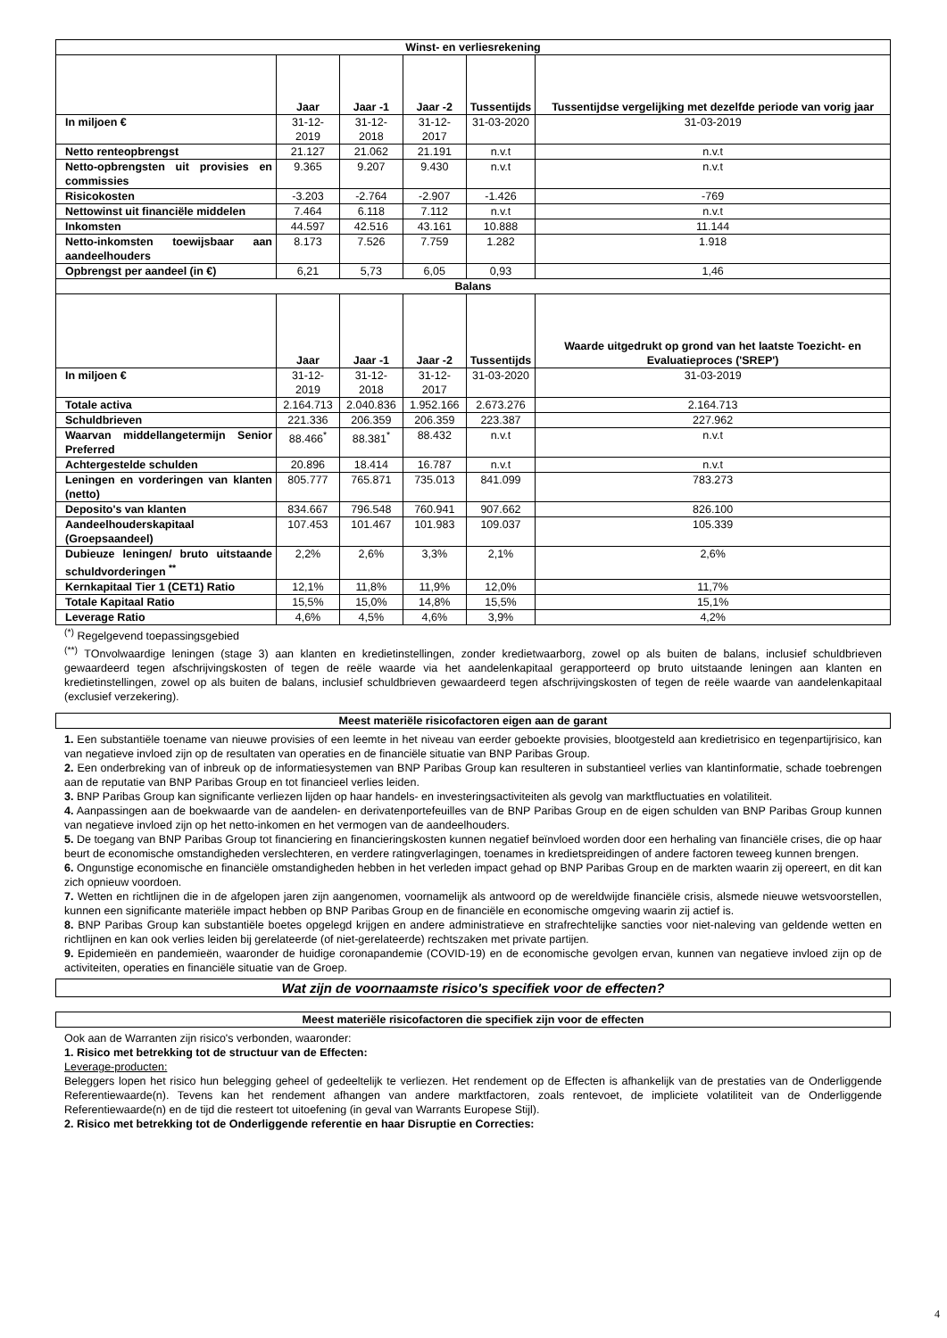| Winst- en verliesrekening | | | | | |
| | Jaar | Jaar -1 | Jaar -2 | Tussentijds | Tussentijdse vergelijking met dezelfde periode van vorig jaar |
| In miljoen € | 31-12-2019 | 31-12-2018 | 31-12-2017 | 31-03-2020 | 31-03-2019 |
| Netto renteopbrengst | 21.127 | 21.062 | 21.191 | n.v.t | n.v.t |
| Netto-opbrengsten uit provisies en commissies | 9.365 | 9.207 | 9.430 | n.v.t | n.v.t |
| Risicokosten | -3.203 | -2.764 | -2.907 | -1.426 | -769 |
| Nettowinst uit financiële middelen | 7.464 | 6.118 | 7.112 | n.v.t | n.v.t |
| Inkomsten | 44.597 | 42.516 | 43.161 | 10.888 | 11.144 |
| Netto-inkomsten toewijsbaar aan aandeelhouders | 8.173 | 7.526 | 7.759 | 1.282 | 1.918 |
| Opbrengst per aandeel (in €) | 6,21 | 5,73 | 6,05 | 0,93 | 1,46 |
| Balans | | | | | |
| | Jaar | Jaar -1 | Jaar -2 | Tussentijds | Waarde uitgedrukt op grond van het laatste Toezicht- en Evaluatieproces ('SREP') |
| In miljoen € | 31-12-2019 | 31-12-2018 | 31-12-2017 | 31-03-2020 | 31-03-2019 |
| Totale activa | 2.164.713 | 2.040.836 | 1.952.166 | 2.673.276 | 2.164.713 |
| Schuldbrieven | 221.336 | 206.359 | 206.359 | 223.387 | 227.962 |
| Waarvan middellangetermijn Senior Preferred | 88.466<sup>*</sup> | 88.381<sup>*</sup> | 88.432 | n.v.t | n.v.t |
| Achtergestelde schulden | 20.896 | 18.414 | 16.787 | n.v.t | n.v.t |
| Leningen en vorderingen van klanten (netto) | 805.777 | 765.871 | 735.013 | 841.099 | 783.273 |
| Deposito's van klanten | 834.667 | 796.548 | 760.941 | 907.662 | 826.100 |
| Aandeelhouderskapitaal (Groepsaandeel) | 107.453 | 101.467 | 101.983 | 109.037 | 105.339 |
| Dubieuze leningen/ bruto uitstaande schuldvorderingen <sup>**</sup> | 2,2% | 2,6% | 3,3% | 2,1% | 2,6% |
| Kernkapitaal Tier 1 (CET1) Ratio | 12,1% | 11,8% | 11,9% | 12,0% | 11,7% |
| Totale Kapitaal Ratio | 15,5% | 15,0% | 14,8% | 15,5% | 15,1% |
| Leverage Ratio | 4,6% | 4,5% | 4,6% | 3,9% | 4,2% |
<sup>(*)</sup> Regelgevend toepassingsgebied
<sup>(**)</sup> TOnvolwaardige leningen (stage 3) aan klanten en kredietinstellingen, zonder kredietwaarborg, zowel op als buiten de balans, inclusief schuldbrieven gewaardeerd tegen afschrijvingskosten of tegen de reële waarde via het aandelenkapitaal gerapporteerd op bruto uitstaande leningen aan klanten en kredietinstellingen, zowel op als buiten de balans, inclusief schuldbrieven gewaardeerd tegen afschrijvingskosten of tegen de reële waarde van aandelenkapitaal (exclusief verzekering).
Meest materiële risicofactoren eigen aan de garant
1. Een substantiële toename van nieuwe provisies of een leemte in het niveau van eerder geboekte provisies, blootgesteld aan kredietrisico en tegenpartijrisico, kan van negatieve invloed zijn op de resultaten van operaties en de financiële situatie van BNP Paribas Group.
2. Een onderbreking van of inbreuk op de informatiesystemen van BNP Paribas Group kan resulteren in substantieel verlies van klantinformatie, schade toebrengen aan de reputatie van BNP Paribas Group en tot financieel verlies leiden.
3. BNP Paribas Group kan significante verliezen lijden op haar handels- en investeringsactiviteiten als gevolg van marktfluctuaties en volatiliteit.
4. Aanpassingen aan de boekwaarde van de aandelen- en derivatenportefeuilles van de BNP Paribas Group en de eigen schulden van BNP Paribas Group kunnen van negatieve invloed zijn op het netto-inkomen en het vermogen van de aandeelhouders.
5. De toegang van BNP Paribas Group tot financiering en financieringskosten kunnen negatief beïnvloed worden door een herhaling van financiële crises, die op haar beurt de economische omstandigheden verslechteren, en verdere ratingverlagingen, toenames in kredietspreidingen of andere factoren teweeg kunnen brengen.
6. Ongunstige economische en financiële omstandigheden hebben in het verleden impact gehad op BNP Paribas Group en de markten waarin zij opereert, en dit kan zich opnieuw voordoen.
7. Wetten en richtlijnen die in de afgelopen jaren zijn aangenomen, voornamelijk als antwoord op de wereldwijde financiële crisis, alsmede nieuwe wetsvoorstellen, kunnen een significante materiële impact hebben op BNP Paribas Group en de financiële en economische omgeving waarin zij actief is.
8. BNP Paribas Group kan substantiële boetes opgelegd krijgen en andere administratieve en strafrechtelijke sancties voor niet-naleving van geldende wetten en richtlijnen en kan ook verlies leiden bij gerelateerde (of niet-gerelateerde) rechtszaken met private partijen.
9. Epidemieën en pandemieën, waaronder de huidige coronapandemie (COVID-19) en de economische gevolgen ervan, kunnen van negatieve invloed zijn op de activiteiten, operaties en financiële situatie van de Groep.
Wat zijn de voornaamste risico's specifiek voor de effecten?
Meest materiële risicofactoren die specifiek zijn voor de effecten
Ook aan de Warranten zijn risico's verbonden, waaronder:
1. Risico met betrekking tot de structuur van de Effecten:
Leverage-producten:
Beleggers lopen het risico hun belegging geheel of gedeeltelijk te verliezen. Het rendement op de Effecten is afhankelijk van de prestaties van de Onderliggende Referentiewaarde(n). Tevens kan het rendement afhangen van andere marktfactoren, zoals rentevoet, de impliciete volatiliteit van de Onderliggende Referentiewaarde(n) en de tijd die resteert tot uitoefening (in geval van Warrants Europese Stijl).
2. Risico met betrekking tot de Onderliggende referentie en haar Disruptie en Correcties:
4